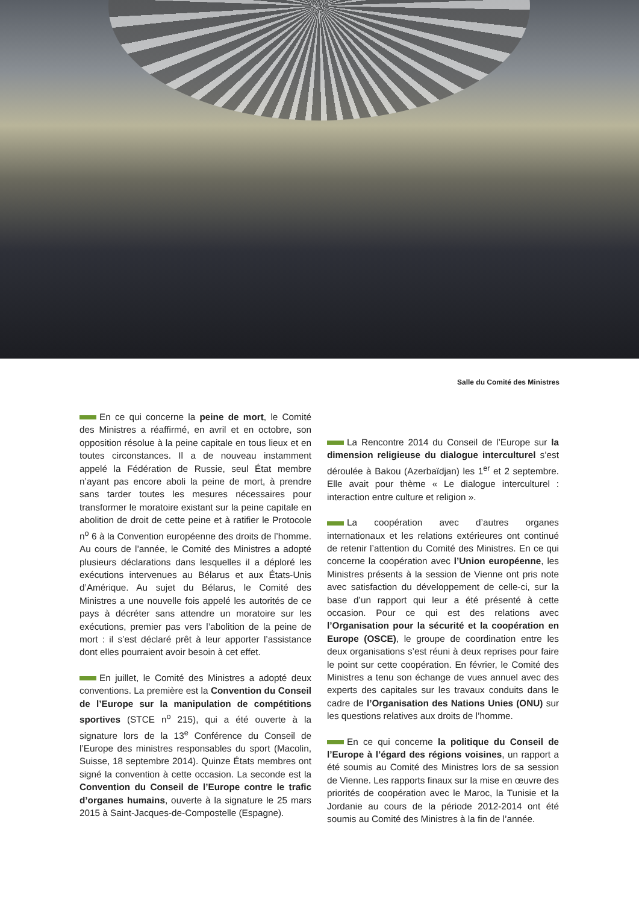Salle du Comité des Ministres
En ce qui concerne la peine de mort, le Comité des Ministres a réaffirmé, en avril et en octobre, son opposition résolue à la peine capitale en tous lieux et en toutes circonstances. Il a de nouveau instamment appelé la Fédération de Russie, seul État membre n’ayant pas encore aboli la peine de mort, à prendre sans tarder toutes les mesures nécessaires pour transformer le moratoire existant sur la peine capitale en abolition de droit de cette peine et à ratifier le Protocole n<sup>o</sup> 6 à la Convention européenne des droits de l’homme. Au cours de l’année, le Comité des Ministres a adopté plusieurs déclarations dans lesquelles il a déploré les exécutions intervenues au Bélarus et aux États-Unis d’Amérique. Au sujet du Bélarus, le Comité des Ministres a une nouvelle fois appelé les autorités de ce pays à décréter sans attendre un moratoire sur les exécutions, premier pas vers l’abolition de la peine de mort : il s’est déclaré prêt à leur apporter l’assistance dont elles pourraient avoir besoin à cet effet.
En juillet, le Comité des Ministres a adopté deux conventions. La première est la Convention du Conseil de l’Europe sur la manipulation de compétitions sportives (STCE n<sup>o</sup> 215), qui a été ouverte à la signature lors de la 13<sup>e</sup> Conférence du Conseil de l’Europe des ministres responsables du sport (Macolin, Suisse, 18 septembre 2014). Quinze États membres ont signé la convention à cette occasion. La seconde est la Convention du Conseil de l’Europe contre le trafic d’organes humains, ouverte à la signature le 25 mars 2015 à Saint-Jacques-de-Compostelle (Espagne).
La Rencontre 2014 du Conseil de l’Europe sur la dimension religieuse du dialogue interculturel s’est déroulée à Bakou (Azerbaïdjan) les 1<sup>er</sup> et 2 septembre. Elle avait pour thème « Le dialogue interculturel : interaction entre culture et religion ».
La coopération avec d’autres organes internationaux et les relations extérieures ont continué de retenir l’attention du Comité des Ministres. En ce qui concerne la coopération avec l’Union européenne, les Ministres présents à la session de Vienne ont pris note avec satisfaction du développement de celle-ci, sur la base d’un rapport qui leur a été présenté à cette occasion. Pour ce qui est des relations avec l’Organisation pour la sécurité et la coopération en Europe (OSCE), le groupe de coordination entre les deux organisations s’est réuni à deux reprises pour faire le point sur cette coopération. En février, le Comité des Ministres a tenu son échange de vues annuel avec des experts des capitales sur les travaux conduits dans le cadre de l’Organisation des Nations Unies (ONU) sur les questions relatives aux droits de l’homme.
En ce qui concerne la politique du Conseil de l’Europe à l’égard des régions voisines, un rapport a été soumis au Comité des Ministres lors de sa session de Vienne. Les rapports finaux sur la mise en œuvre des priorités de coopération avec le Maroc, la Tunisie et la Jordanie au cours de la période 2012-2014 ont été soumis au Comité des Ministres à la fin de l’année.